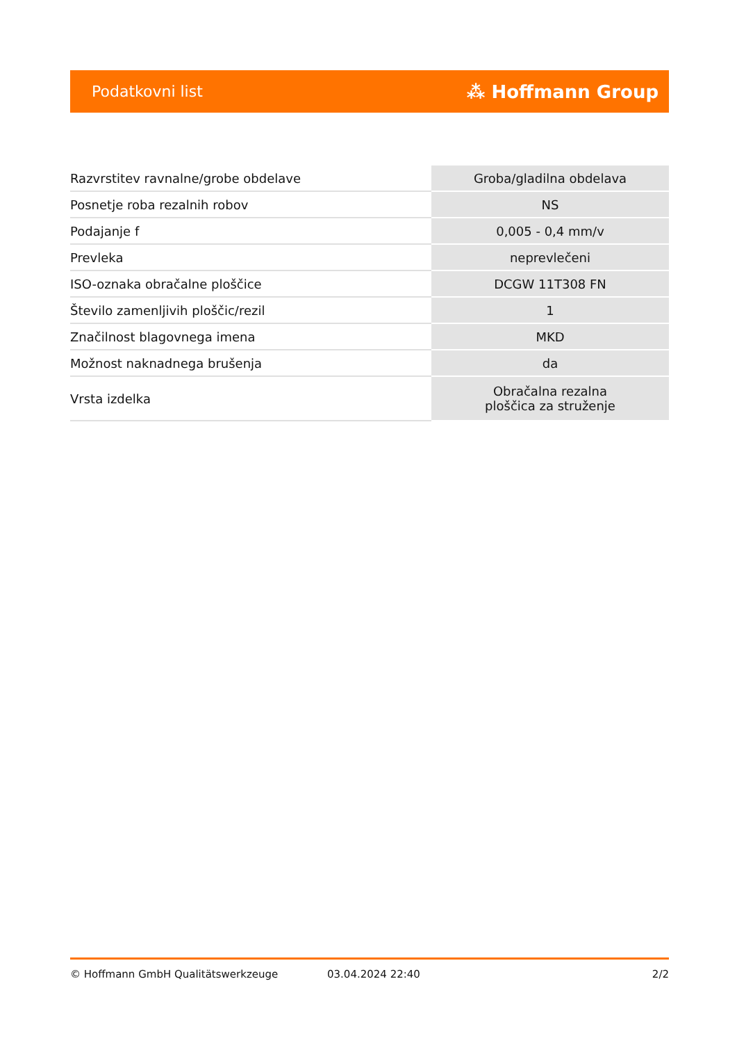Podatkovni list ⁂ Hoffmann Group
| Razvrstitev ravnalne/grobe obdelave | Groba/gladilna obdelava |
| Posnetje roba rezalnih robov | NS |
| Podajanje f | 0,005 - 0,4 mm/v |
| Prevleka | neprevlečeni |
| ISO-oznaka obračalne ploščice | DCGW 11T308 FN |
| Število zamenljivih ploščic/rezil | 1 |
| Značilnost blagovnega imena | MKD |
| Možnost naknadnega brušenja | da |
| Vrsta izdelka | Obračalna rezalna ploščica za struženje |
© Hoffmann GmbH Qualitätswerkzeuge 03.04.2024 22:40 2/2